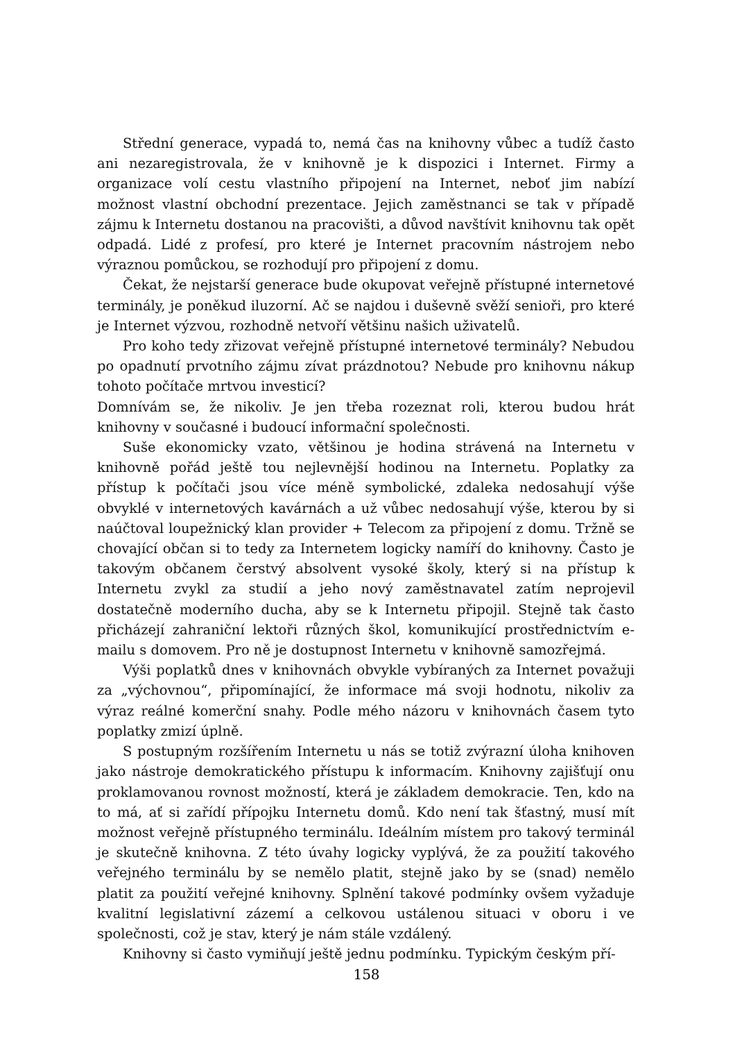Střední generace, vypadá to, nemá čas na knihovny vůbec a tudíž často ani nezaregistrovala, že v knihovně je k dispozici i Internet. Firmy a organizace volí cestu vlastního připojení na Internet, neboť jim nabízí možnost vlastní obchodní prezentace. Jejich zaměstnanci se tak v případě zájmu k Internetu dostanou na pracovišti, a důvod navštívit knihovnu tak opět odpadá. Lidé z profesí, pro které je Internet pracovním nástrojem nebo výraznou pomůckou, se rozhodují pro připojení z domu.
Čekat, že nejstarší generace bude okupovat veřejně přístupné internetové terminály, je poněkud iluzorní. Ač se najdou i duševně svěží senioři, pro které je Internet výzvou, rozhodně netvoří většinu našich uživatelů.
Pro koho tedy zřizovat veřejně přístupné internetové terminály? Nebudou po opadnutí prvotního zájmu zívat prázdnotou? Nebude pro knihovnu nákup tohoto počítače mrtvou investicí?
Domnívám se, že nikoliv. Je jen třeba rozeznat roli, kterou budou hrát knihovny v současné i budoucí informační společnosti.
Suše ekonomicky vzato, většinou je hodina strávená na Internetu v knihovně pořád ještě tou nejlevnější hodinou na Internetu. Poplatky za přístup k počítači jsou více méně symbolické, zdaleka nedosahují výše obvyklé v internetových kavárnách a už vůbec nedosahují výše, kterou by si naúčtoval loupežnický klan provider + Telecom za připojení z domu. Tržně se chovající občan si to tedy za Internetem logicky namíří do knihovny. Často je takovým občanem čerstvý absolvent vysoké školy, který si na přístup k Internetu zvykl za studií a jeho nový zaměstnavatel zatím neprojevil dostatečně moderního ducha, aby se k Internetu připojil. Stejně tak často přicházejí zahraniční lektoři různých škol, komunikující prostřednictvím e-mailu s domovem. Pro ně je dostupnost Internetu v knihovně samozřejmá.
Výši poplatků dnes v knihovnách obvykle vybíraných za Internet považuji za „výchovnou“, připomínající, že informace má svoji hodnotu, nikoliv za výraz reálné komerční snahy. Podle mého názoru v knihovnách časem tyto poplatky zmizí úplně.
S postupným rozšířením Internetu u nás se totiž zvýrazní úloha knihoven jako nástroje demokratického přístupu k informacím. Knihovny zajišťují onu proklamovanou rovnost možností, která je základem demokracie. Ten, kdo na to má, ať si zařídí přípojku Internetu domů. Kdo není tak šťastný, musí mít možnost veřejně přístupného terminálu. Ideálním místem pro takový terminál je skutečně knihovna. Z této úvahy logicky vyplývá, že za použití takového veřejného terminálu by se nemělo platit, stejně jako by se (snad) nemělo platit za použití veřejné knihovny. Splnění takové podmínky ovšem vyžaduje kvalitní legislativní zázemí a celkovou ustálenou situaci v oboru i ve společnosti, což je stav, který je nám stále vzdálený.
Knihovny si často vymiňují ještě jednu podmínku. Typickým českým pří-
158